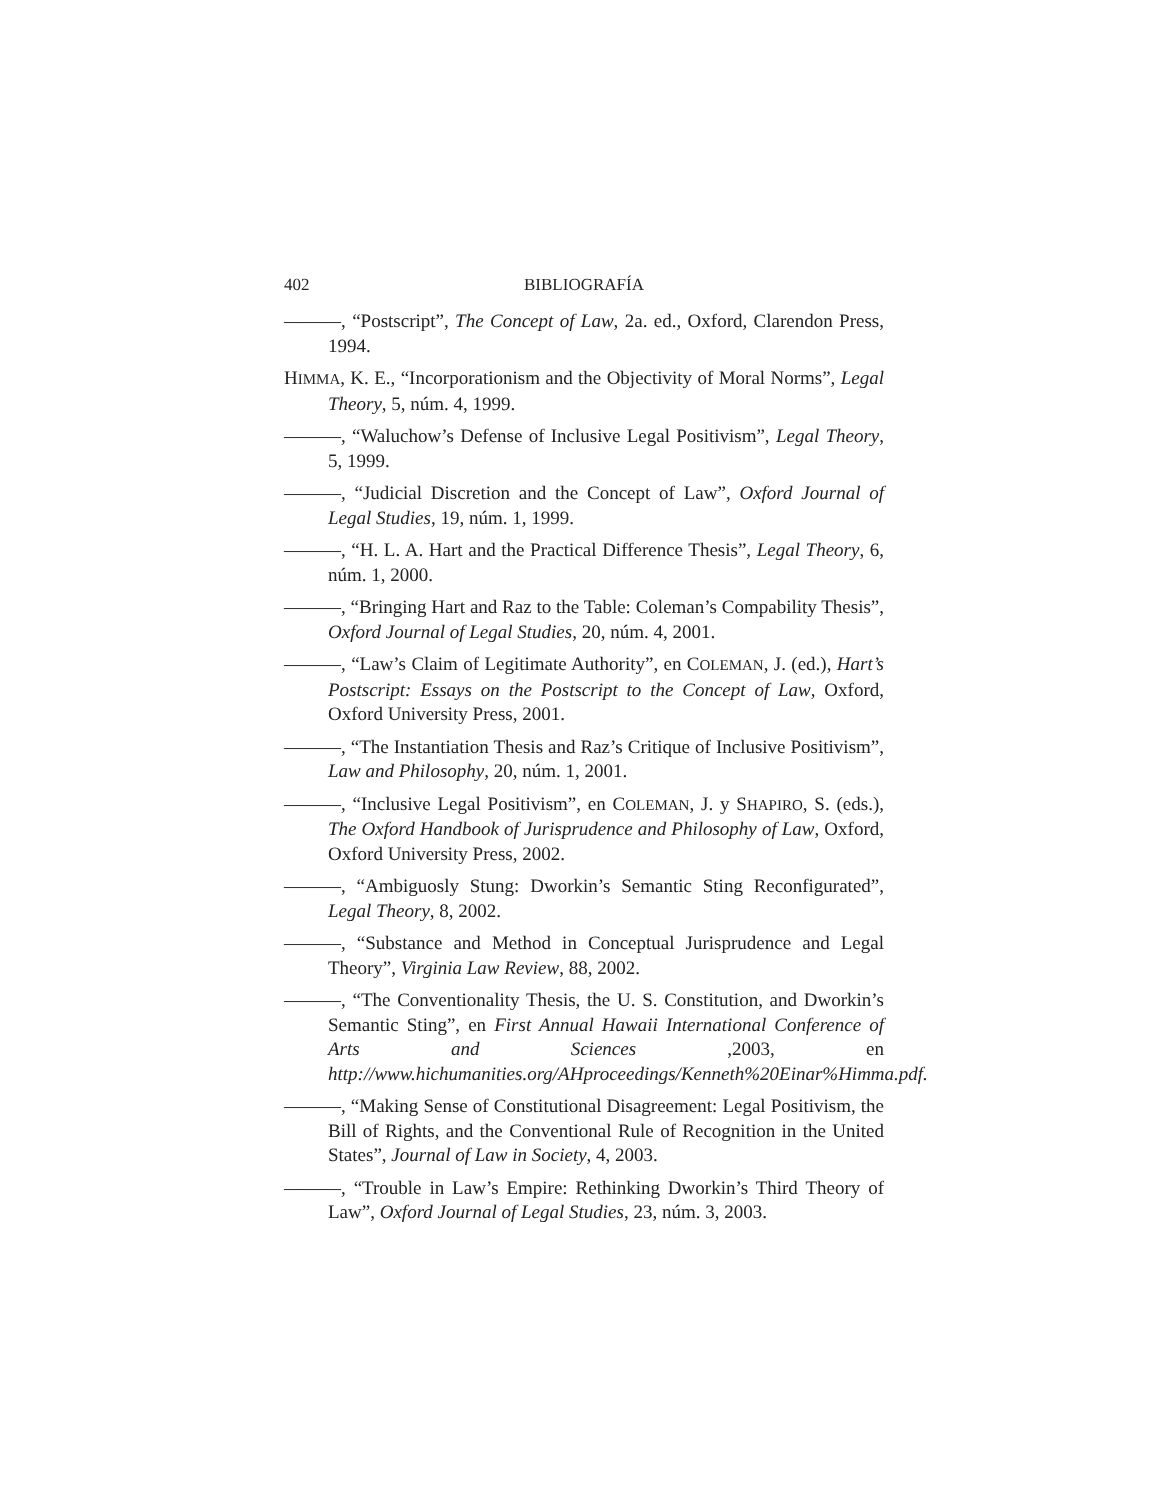402 BIBLIOGRAFÍA
———, “Postscript”, The Concept of Law, 2a. ed., Oxford, Clarendon Press, 1994.
HIMMA, K. E., “Incorporationism and the Objectivity of Moral Norms”, Legal Theory, 5, núm. 4, 1999.
———, “Waluchow’s Defense of Inclusive Legal Positivism”, Legal Theory, 5, 1999.
———, “Judicial Discretion and the Concept of Law”, Oxford Journal of Legal Studies, 19, núm. 1, 1999.
———, “H. L. A. Hart and the Practical Difference Thesis”, Legal Theory, 6, núm. 1, 2000.
———, “Bringing Hart and Raz to the Table: Coleman’s Compability Thesis”, Oxford Journal of Legal Studies, 20, núm. 4, 2001.
———, “Law’s Claim of Legitimate Authority”, en COLEMAN, J. (ed.), Hart’s Postscript: Essays on the Postscript to the Concept of Law, Oxford, Oxford University Press, 2001.
———, “The Instantiation Thesis and Raz’s Critique of Inclusive Positivism”, Law and Philosophy, 20, núm. 1, 2001.
———, “Inclusive Legal Positivism”, en COLEMAN, J. y SHAPIRO, S. (eds.), The Oxford Handbook of Jurisprudence and Philosophy of Law, Oxford, Oxford University Press, 2002.
———, “Ambiguosly Stung: Dworkin’s Semantic Sting Reconfigurated”, Legal Theory, 8, 2002.
———, “Substance and Method in Conceptual Jurisprudence and Legal Theory”, Virginia Law Review, 88, 2002.
———, “The Conventionality Thesis, the U. S. Constitution, and Dworkin’s Semantic Sting”, en First Annual Hawaii International Conference of Arts and Sciences ,2003, en http://www.hichumanities.org/AHproceedings/Kenneth%20Einar%Himma.pdf.
———, “Making Sense of Constitutional Disagreement: Legal Positivism, the Bill of Rights, and the Conventional Rule of Recognition in the United States”, Journal of Law in Society, 4, 2003.
———, “Trouble in Law’s Empire: Rethinking Dworkin’s Third Theory of Law”, Oxford Journal of Legal Studies, 23, núm. 3, 2003.